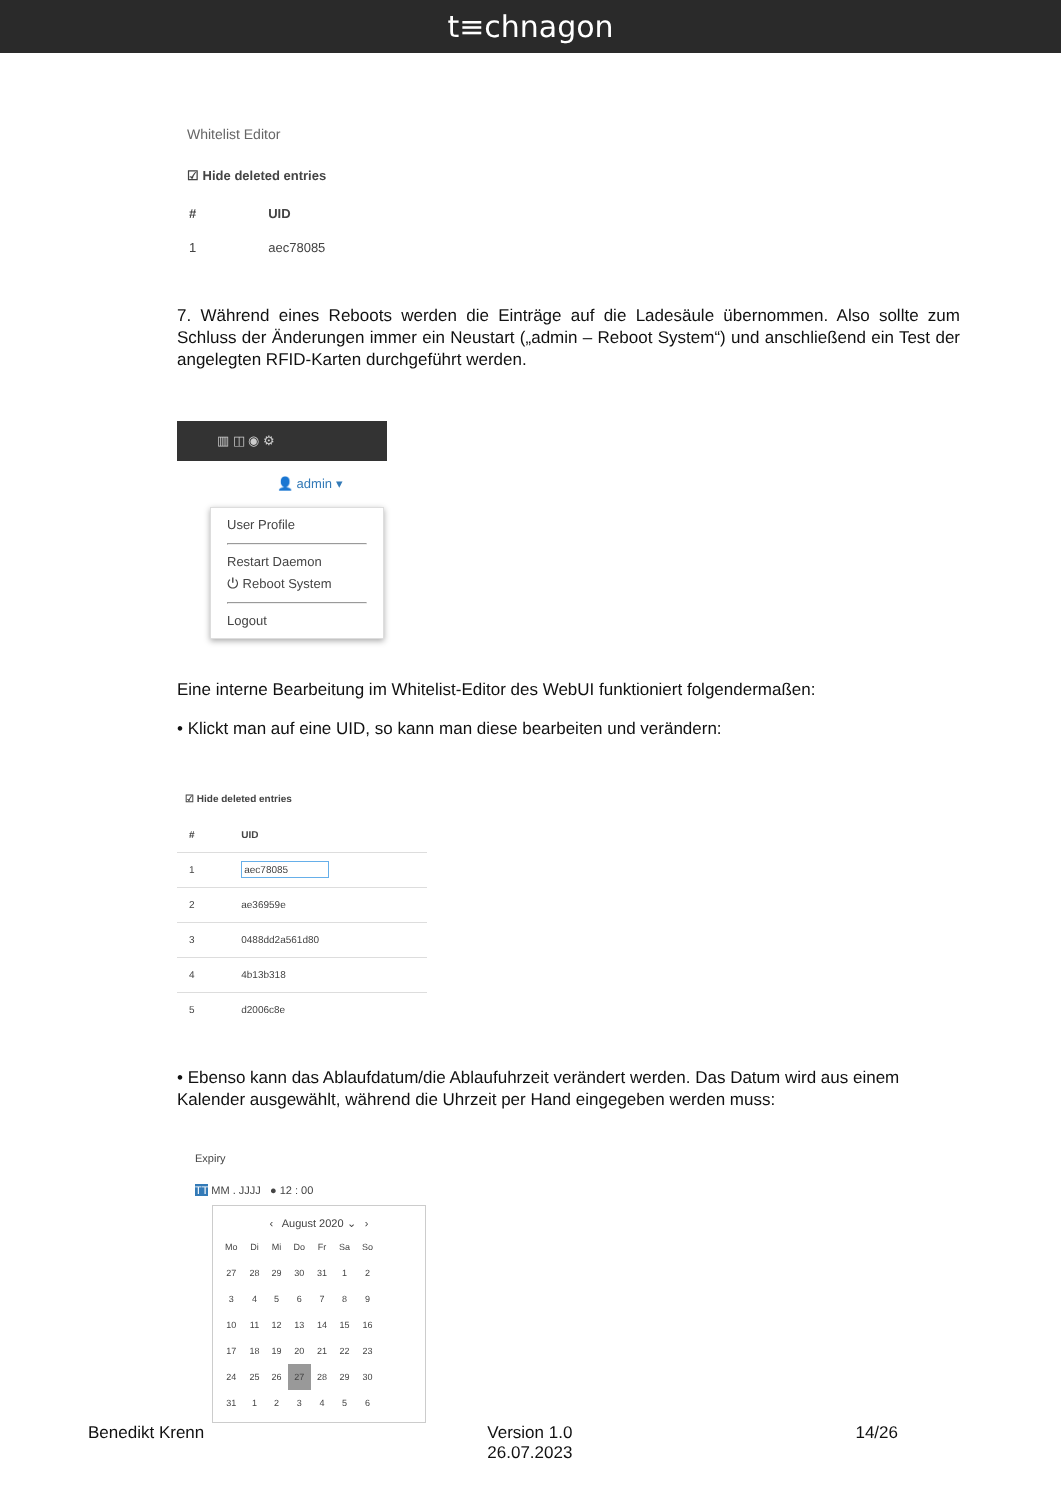t≡chnagon
Whitelist Editor
☑ Hide deleted entries
| # | UID |
| --- | --- |
| 1 | aec78085 |
7. Während eines Reboots werden die Einträge auf die Ladesäule übernommen. Also sollte zum Schluss der Änderungen immer ein Neustart („admin – Reboot System“) und anschließend ein Test der angelegten RFID-Karten durchgeführt werden.
▥ ◫ ◉ ⚙
👤 admin ▾
User Profile
Restart Daemon
⏻ Reboot System
Logout
Eine interne Bearbeitung im Whitelist-Editor des WebUI funktioniert folgendermaßen:
• Klickt man auf eine UID, so kann man diese bearbeiten und verändern:
☑ Hide deleted entries
| # | UID |
| --- | --- |
| 1 | aec78085 |
| 2 | ae36959e |
| 3 | 0488dd2a561d80 |
| 4 | 4b13b318 |
| 5 | d2006c8e |
• Ebenso kann das Ablaufdatum/die Ablaufuhrzeit verändert werden. Das Datum wird aus einem Kalender ausgewählt, während die Uhrzeit per Hand eingegeben werden muss:
Expiry
TT MM . JJJJ ● 12 : 00
‹ August 2020 ⌄ ›
| Mo | Di | Mi | Do | Fr | Sa | So |
| 27 | 28 | 29 | 30 | 31 | 1 | 2 |
| 3 | 4 | 5 | 6 | 7 | 8 | 9 |
| 10 | 11 | 12 | 13 | 14 | 15 | 16 |
| 17 | 18 | 19 | 20 | 21 | 22 | 23 |
| 24 | 25 | 26 | 27 | 28 | 29 | 30 |
| 31 | 1 | 2 | 3 | 4 | 5 | 6 |
Benedikt Krenn Version 1.0
26.07.2023
14/26